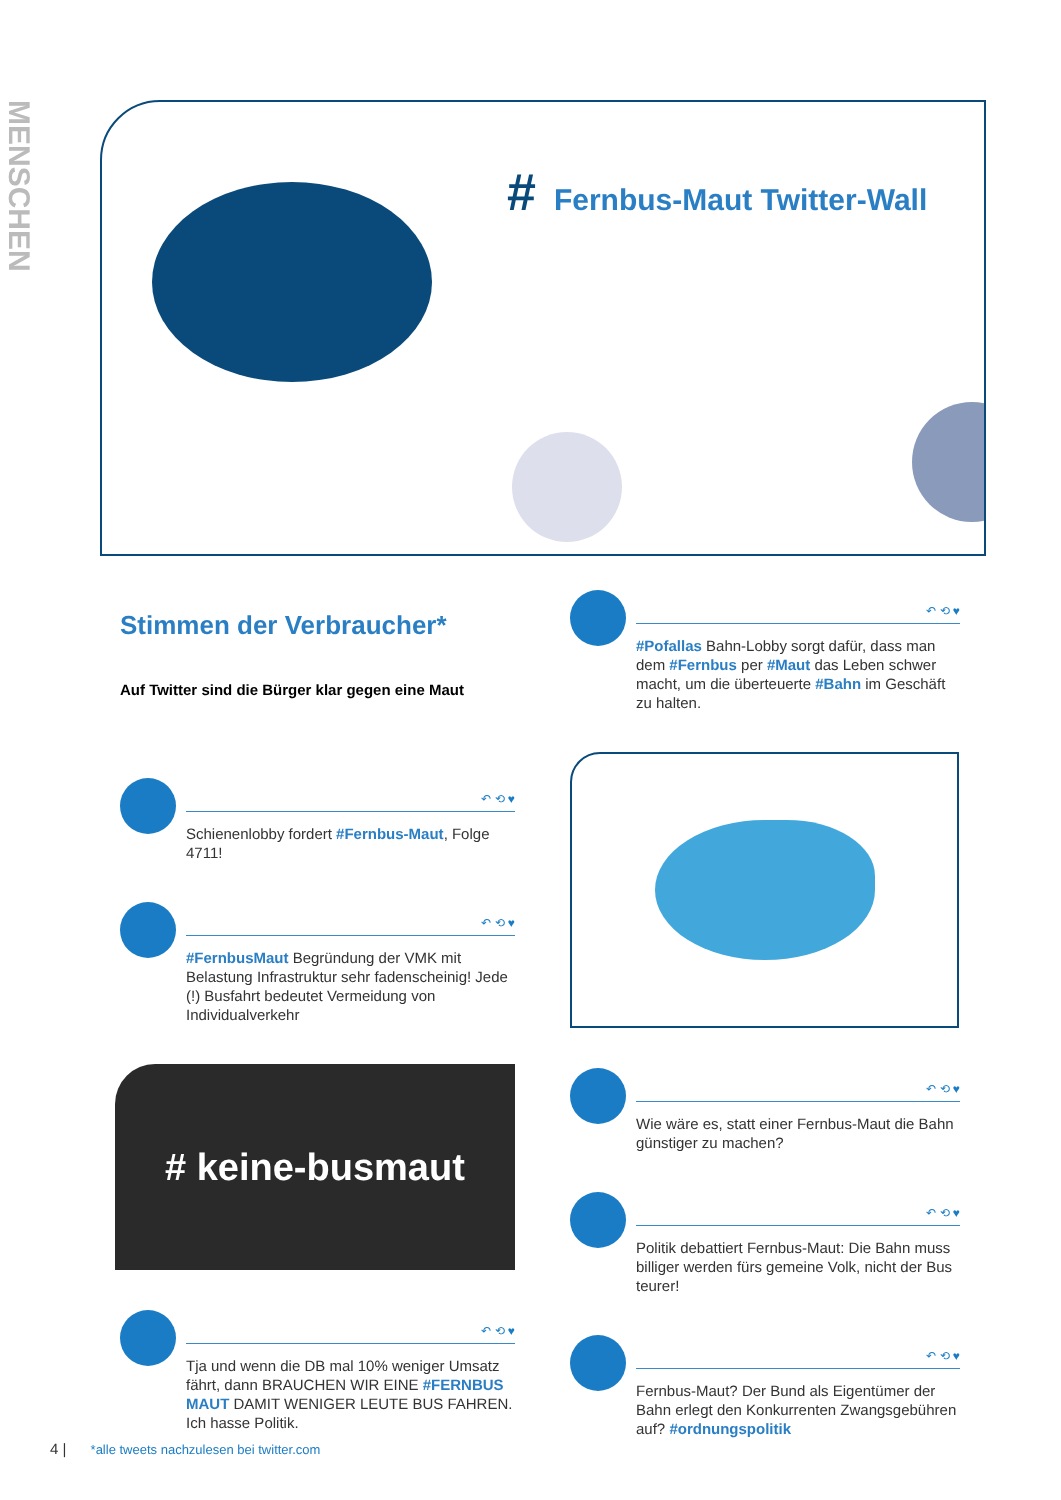MENSCHEN
# Fernbus-Maut Twitter-Wall
Stimmen der Verbraucher*
Auf Twitter sind die Bürger klar gegen eine Maut
↶ ⟲ ♥
Schienenlobby fordert #Fernbus-Maut, Folge 4711!
↶ ⟲ ♥
#FernbusMaut Begründung der VMK mit Belastung Infrastruktur sehr fadenscheinig! Jede (!) Busfahrt bedeutet Vermeidung von Individualverkehr
# keine-busmaut
↶ ⟲ ♥
Tja und wenn die DB mal 10% weniger Umsatz fährt, dann BRAUCHEN WIR EINE #FERNBUS MAUT DAMIT WENIGER LEUTE BUS FAHREN. Ich hasse Politik.
↶ ⟲ ♥
#Pofallas Bahn-Lobby sorgt dafür, dass man dem #Fernbus per #Maut das Leben schwer macht, um die überteuerte #Bahn im Geschäft zu halten.
↶ ⟲ ♥
Wie wäre es, statt einer Fernbus-Maut die Bahn günstiger zu machen?
↶ ⟲ ♥
Politik debattiert Fernbus-Maut: Die Bahn muss billiger werden fürs gemeine Volk, nicht der Bus teurer!
↶ ⟲ ♥
Fernbus-Maut? Der Bund als Eigentümer der Bahn erlegt den Konkurrenten Zwangsgebühren auf? #ordnungspolitik
4 | *alle tweets nachzulesen bei twitter.com